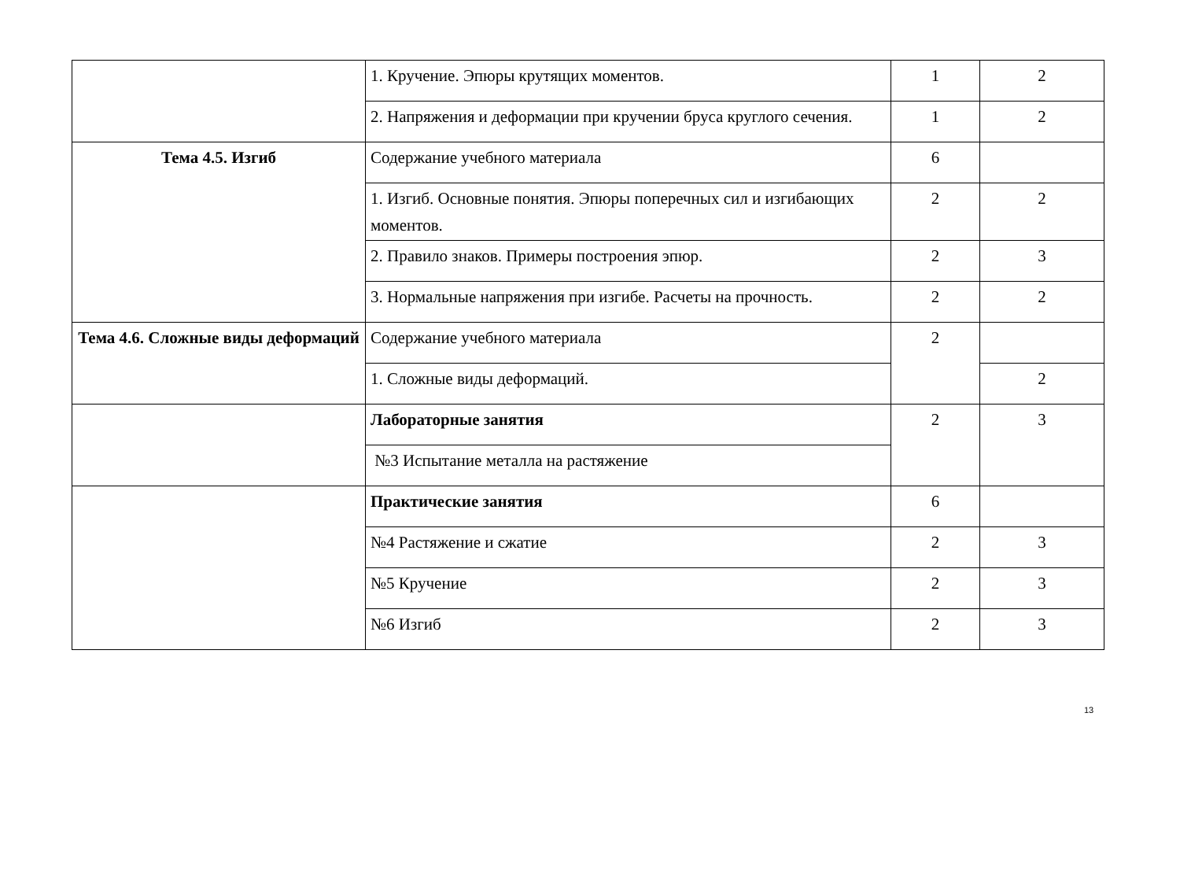| | 1. Кручение. Эпюры крутящих моментов. | 1 | 2 |
| | 2. Напряжения и деформации при кручении бруса круглого сечения. | 1 | 2 |
| Тема 4.5. Изгиб | Содержание учебного материала | 6 | |
| | 1. Изгиб. Основные понятия. Эпюры поперечных сил и изгибающих моментов. | 2 | 2 |
| | 2. Правило знаков. Примеры построения эпюр. | 2 | 3 |
| | 3. Нормальные напряжения при изгибе. Расчеты на прочность. | 2 | 2 |
| Тема 4.6. Сложные виды деформаций | Содержание учебного материала | 2 | |
| | 1. Сложные виды деформаций. | | 2 |
| | Лабораторные занятия | 2 | 3 |
| | №3 Испытание металла на растяжение | | |
| | Практические занятия | 6 | |
| | №4 Растяжение и сжатие | 2 | 3 |
| | №5 Кручение | 2 | 3 |
| | №6 Изгиб | 2 | 3 |
13